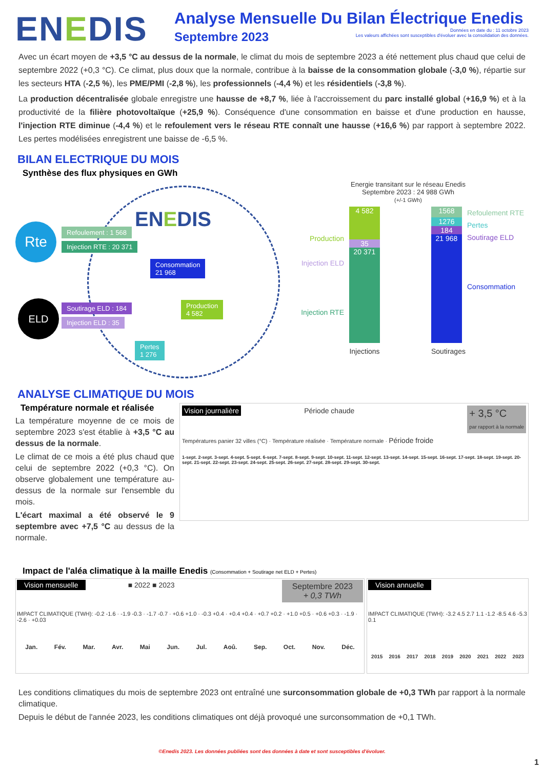ENEDIS
Analyse Mensuelle Du Bilan Électrique Enedis
Septembre 2023
Données en date du : 11 octobre 2023
Les valeurs affichées sont susceptibles d'évoluer avec la consolidation des données.
Avec un écart moyen de +3,5 °C au dessus de la normale, le climat du mois de septembre 2023 a été nettement plus chaud que celui de septembre 2022 (+0,3 °C). Ce climat, plus doux que la normale, contribue à la baisse de la consommation globale (-3,0 %), répartie sur les secteurs HTA (-2,5 %), les PME/PMI (-2,8 %), les professionnels (-4,4 %) et les résidentiels (-3,8 %).
La production décentralisée globale enregistre une hausse de +8,7 %, liée à l'accroissement du parc installé global (+16,9 %) et à la productivité de la filière photovoltaïque (+25,9 %). Conséquence d'une consommation en baisse et d'une production en hausse, l'injection RTE diminue (-4,4 %) et le refoulement vers le réseau RTE connaît une hausse (+16,6 %) par rapport à septembre 2022. Les pertes modélisées enregistrent une baisse de -6,5 %.
BILAN ELECTRIQUE DU MOIS
Synthèse des flux physiques en GWh
ENEDIS
Consommation
21 968
Production
4 582
Pertes
1 276
Rte Refoulement : 1 568
Injection RTE : 20 371
ELD Soutirage ELD : 184
Injection ELD : 35
Energie transitant sur le réseau Enedis
Septembre 2023 : 24 988 GWh
(+/-1 GWh)
Production
Injection ELD
Injection RTE
4 582
35
20 371
Injections
1568
1276
184
21 968
Soutirages
Refoulement RTE
Pertes
Soutirage ELD
Consommation
ANALYSE CLIMATIQUE DU MOIS
Température normale et réalisée
La température moyenne de ce mois de septembre 2023 s'est établie à +3,5 °C au dessus de la normale.
Le climat de ce mois a été plus chaud que celui de septembre 2022 (+0,3 °C). On observe globalement une température au-dessus de la normale sur l'ensemble du mois.
L'écart maximal a été observé le 9 septembre avec +7,5 °C au dessus de la normale.
Vision journalière
Période chaude + 3,5 °C
par rapport à la normale
Températures panier 32 villes (°C) · Température réalisée · Température normale · Période froide
1-sept. 2-sept. 3-sept. 4-sept. 5-sept. 6-sept. 7-sept. 8-sept. 9-sept. 10-sept. 11-sept. 12-sept. 13-sept. 14-sept. 15-sept. 16-sept. 17-sept. 18-sept. 19-sept. 20-sept. 21-sept. 22-sept. 23-sept. 24-sept. 25-sept. 26-sept. 27-sept. 28-sept. 29-sept. 30-sept.
Impact de l'aléa climatique à la maille Enedis (Consommation + Soutirage net ELD + Pertes)
Vision mensuelle
■ 2022 ■ 2023 Septembre 2023
+ 0,3 TWh
IMPACT CLIMATIQUE (TWH): -0.2 -1.6 · -1.9 -0.3 · -1.7 -0.7 · +0.6 +1.0 · -0.3 +0.4 · +0.4 +0.4 · +0.7 +0.2 · +1.0 +0.5 · +0.6 +0.3 · -1.9 · -2.6 · +0.03
Jan. Fév. Mar. Avr. Mai Jun. Jul. Aoû. Sep. Oct. Nov. Déc.
Vision annuelle
IMPACT CLIMATIQUE (TWH): -3.2 4.5 2.7 1.1 -1.2 -8.5 4.6 -5.3 0.1
2015 2016 2017 2018 2019 2020 2021 2022 2023
Les conditions climatiques du mois de septembre 2023 ont entraîné une surconsommation globale de +0,3 TWh par rapport à la normale climatique.
Depuis le début de l'année 2023, les conditions climatiques ont déjà provoqué une surconsommation de +0,1 TWh.
©Enedis 2023. Les données publiées sont des données à date et sont susceptibles d'évoluer.
1